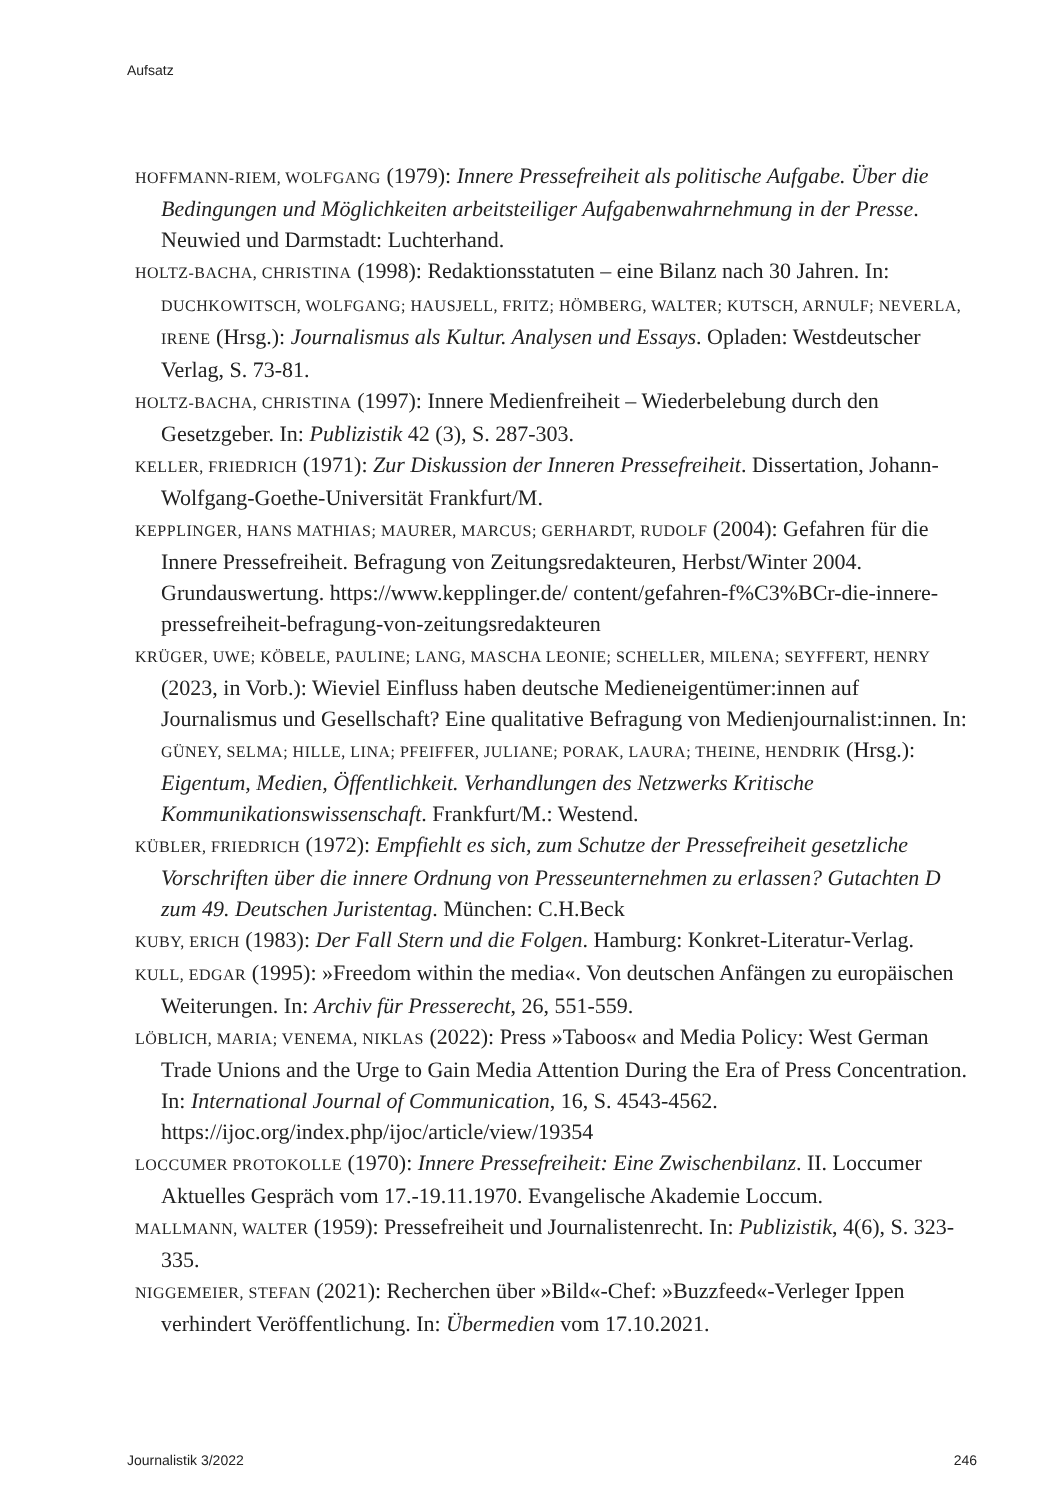Aufsatz
HOFFMANN-RIEM, WOLFGANG (1979): Innere Pressefreiheit als politische Aufgabe. Über die Bedingungen und Möglichkeiten arbeitsteiliger Aufgabenwahrnehmung in der Presse. Neuwied und Darmstadt: Luchterhand.
HOLTZ-BACHA, CHRISTINA (1998): Redaktionsstatuten – eine Bilanz nach 30 Jahren. In: DUCHKOWITSCH, WOLFGANG; HAUSJELL, FRITZ; HÖMBERG, WALTER; KUTSCH, ARNULF; NEVERLA, IRENE (Hrsg.): Journalismus als Kultur. Analysen und Essays. Opladen: Westdeutscher Verlag, S. 73-81.
HOLTZ-BACHA, CHRISTINA (1997): Innere Medienfreiheit – Wiederbelebung durch den Gesetzgeber. In: Publizistik 42 (3), S. 287-303.
KELLER, FRIEDRICH (1971): Zur Diskussion der Inneren Pressefreiheit. Dissertation, Johann-Wolfgang-Goethe-Universität Frankfurt/M.
KEPPLINGER, HANS MATHIAS; MAURER, MARCUS; GERHARDT, RUDOLF (2004): Gefahren für die Innere Pressefreiheit. Befragung von Zeitungsredakteuren, Herbst/Winter 2004. Grundauswertung. https://www.kepplinger.de/ content/gefahren-f%C3%BCr-die-innere-pressefreiheit-befragung-von-zeitungsredakteuren
KRÜGER, UWE; KÖBELE, PAULINE; LANG, MASCHA LEONIE; SCHELLER, MILENA; SEYFFERT, HENRY (2023, in Vorb.): Wieviel Einfluss haben deutsche Medieneigentümer:innen auf Journalismus und Gesellschaft? Eine qualitative Befragung von Medienjournalist:innen. In: GÜNEY, SELMA; HILLE, LINA; PFEIFFER, JULIANE; PORAK, LAURA; THEINE, HENDRIK (Hrsg.): Eigentum, Medien, Öffentlichkeit. Verhandlungen des Netzwerks Kritische Kommunikationswissenschaft. Frankfurt/M.: Westend.
KÜBLER, FRIEDRICH (1972): Empfiehlt es sich, zum Schutze der Pressefreiheit gesetzliche Vorschriften über die innere Ordnung von Presseunternehmen zu erlassen? Gutachten D zum 49. Deutschen Juristentag. München: C.H.Beck
KUBY, ERICH (1983): Der Fall Stern und die Folgen. Hamburg: Konkret-Literatur-Verlag.
KULL, EDGAR (1995): »Freedom within the media«. Von deutschen Anfängen zu europäischen Weiterungen. In: Archiv für Presserecht, 26, 551-559.
LÖBLICH, MARIA; VENEMA, NIKLAS (2022): Press »Taboos« and Media Policy: West German Trade Unions and the Urge to Gain Media Attention During the Era of Press Concentration. In: International Journal of Communication, 16, S. 4543-4562. https://ijoc.org/index.php/ijoc/article/view/19354
LOCCUMER PROTOKOLLE (1970): Innere Pressefreiheit: Eine Zwischenbilanz. II. Loccumer Aktuelles Gespräch vom 17.-19.11.1970. Evangelische Akademie Loccum.
MALLMANN, WALTER (1959): Pressefreiheit und Journalistenrecht. In: Publizistik, 4(6), S. 323-335.
NIGGEMEIER, STEFAN (2021): Recherchen über »Bild«-Chef: »Buzzfeed«-Verleger Ippen verhindert Veröffentlichung. In: Übermedien vom 17.10.2021.
Journalistik 3/2022 246